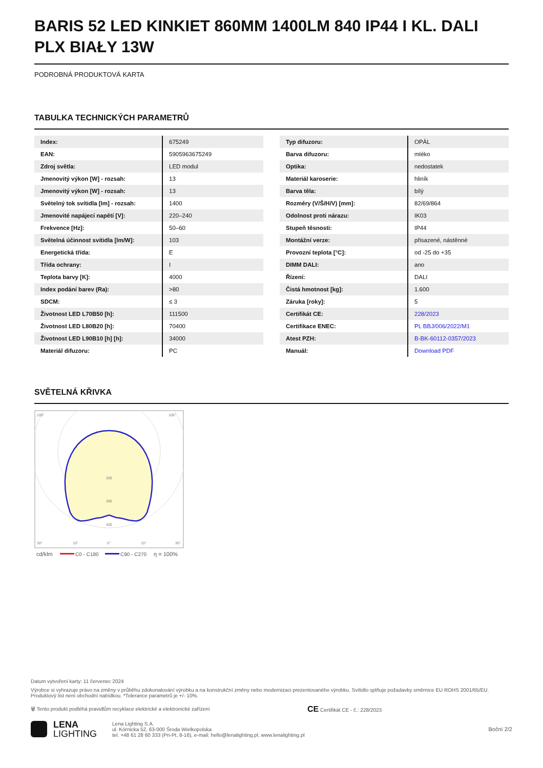BARIS 52 LED KINKIET 860MM 1400LM 840 IP44 I KL. DALI PLX BIAŁY 13W
PODROBNÁ PRODUKTOVÁ KARTA
TABULKA TECHNICKÝCH PARAMETRŮ
| Index: | 675249 |
| EAN: | 5905963675249 |
| Zdroj světla: | LED modul |
| Jmenovitý výkon [W] - rozsah: | 13 |
| Jmenovitý výkon [W] - rozsah: | 13 |
| Světelný tok svítidla [lm] - rozsah: | 1400 |
| Jmenovité napájecí napětí [V]: | 220–240 |
| Frekvence [Hz]: | 50–60 |
| Světelná účinnost svítidla [lm/W]: | 103 |
| Energetická třída: | E |
| Třída ochrany: | I |
| Teplota barvy [K]: | 4000 |
| Index podání barev (Ra): | >80 |
| SDCM: | ≤ 3 |
| Životnost LED L70B50 [h]: | 111500 |
| Životnost LED L80B20 [h]: | 70400 |
| Životnost LED L90B10 [h] [h]: | 34000 |
| Materiál difuzoru: | PC |
| Typ difuzoru: | OPÁL |
| Barva difuzoru: | mléko |
| Optika: | nedostatek |
| Materiál karoserie: | hliník |
| Barva těla: | bílý |
| Rozměry (V/Š/H/V) [mm]: | 82/69/864 |
| Odolnost proti nárazu: | IK03 |
| Stupeň těsnosti: | IP44 |
| Montážní verze: | přisazené, nástěnné |
| Provozní teplota [°C]: | od -25 do +35 |
| DIMM DALI: | ano |
| Řízení: | DALI |
| Čistá hmotnost [kg]: | 1.600 |
| Záruka [roky]: | 5 |
| Certifikát CE: | 228/2023 |
| Certifikace ENEC: | PL BBJ/006/2022/M1 |
| Atest PZH: | B-BK-60112-0357/2023 |
| Manuál: | Download PDF |
SVĚTELNÁ KŘIVKA
200
300
400
105°
105°
30°
15°
0°
15°
30°
cd/klm
C0 - C180
C90 - C270
η = 100%
Datum vytvoření karty: 11 červenec 2024
Výrobce si vyhrazuje právo na změny v průběhu zdokonalování výrobku a na konstrukční změny nebo modernizaci prezentovaného výrobku. Svítidlo splňuje požadavky směrnice EU ROHS 2001/65/EU. Produktový list není obchodní nabídkou. *Tolerance parametrů je +/- 10%.
🗑 Tento produkt podléhá pravidlům recyklace elektrické a elektronické zařízení CE Certifikát CE - č.: 228/2023
LENA
LIGHTING
Lena Lighting S.A.
ul. Kórnicka 52, 63-000 Środa Wielkopolska
tel. +48 61 28 60 333 (Pn-Pt, 8-16), e-mail: hello@lenalighting.pl, www.lenalighting.pl
Boční 2/2